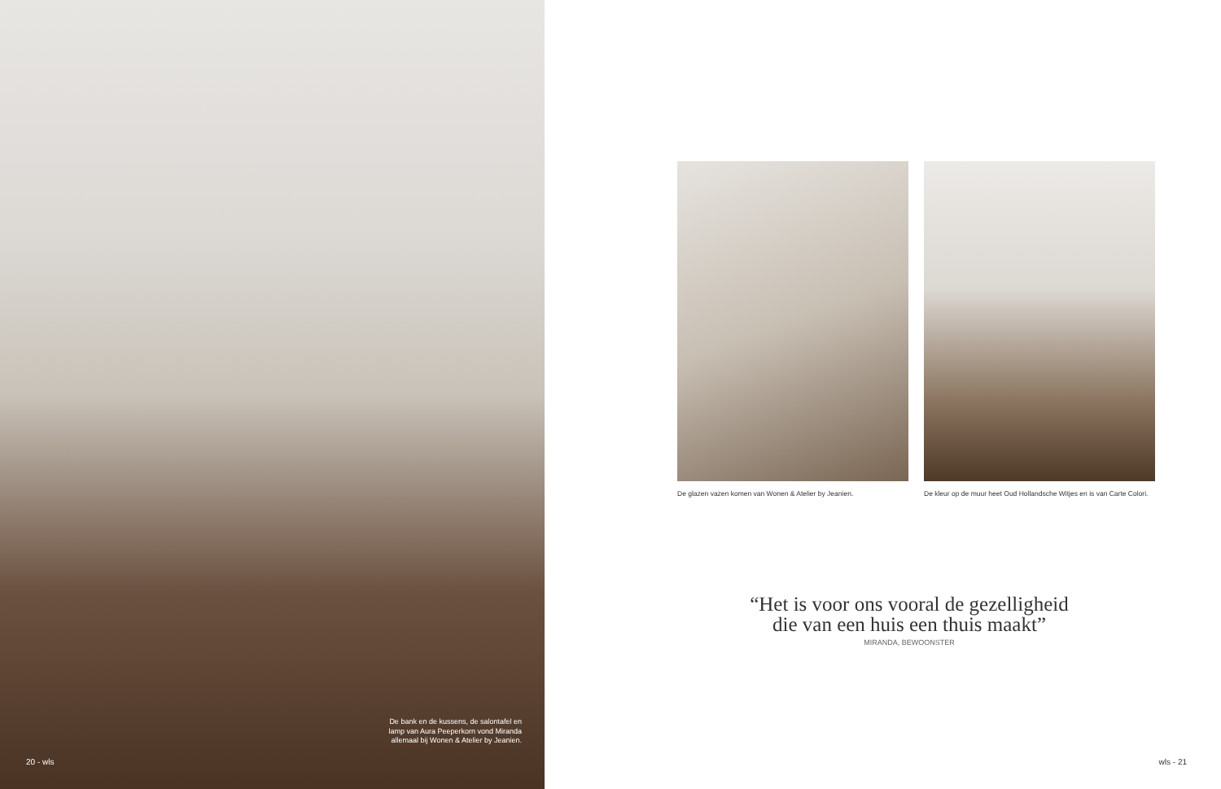De bank en de kussens, de salontafel en
lamp van Aura Peeperkorn vond Miranda
allemaal bij Wonen & Atelier by Jeanien.
20 - wls
De glazen vazen komen van Wonen & Atelier by Jeanien.
De kleur op de muur heet Oud Hollandsche Witjes en is van Carte Colori.
“Het is voor ons vooral de gezelligheid die van een huis een thuis maakt”
MIRANDA, BEWOONSTER
wls - 21